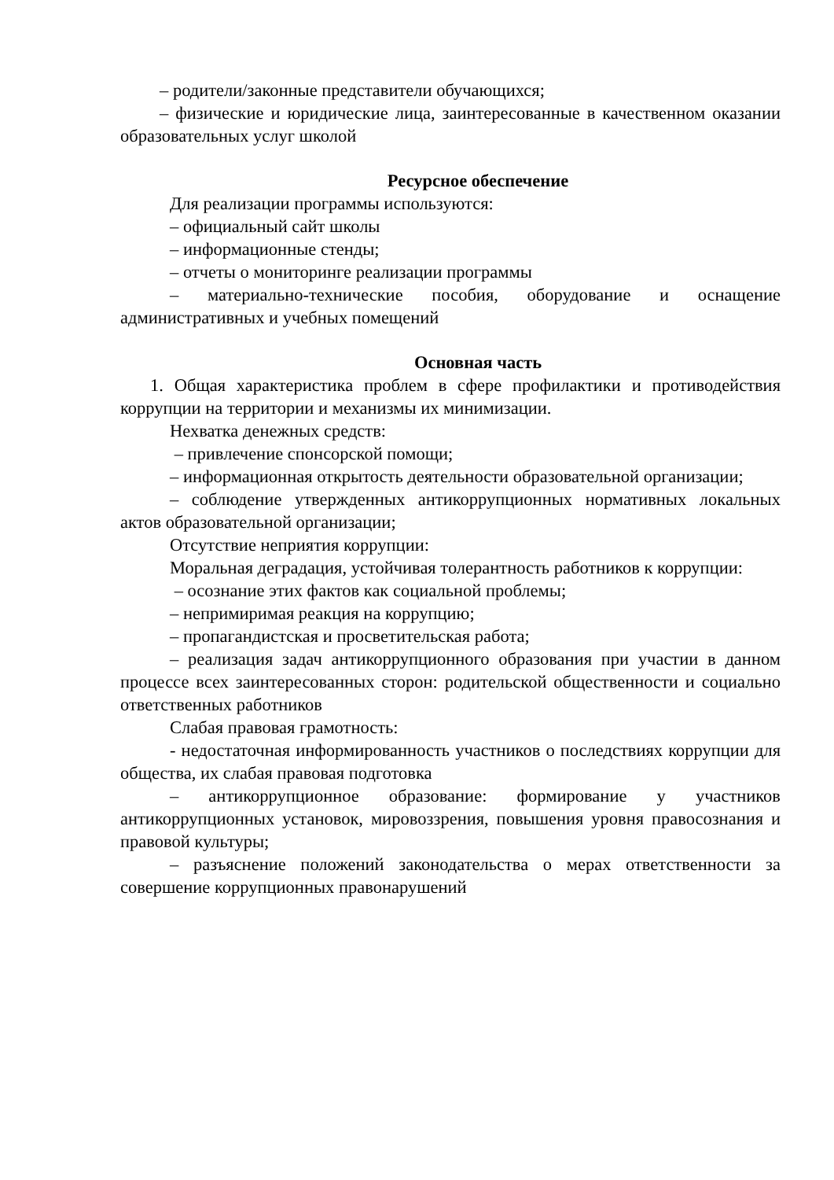– родители/законные представители обучающихся;
– физические и юридические лица, заинтересованные в качественном оказании образовательных услуг школой
Ресурсное обеспечение
Для реализации программы используются:
– официальный сайт школы
– информационные стенды;
– отчеты о мониторинге реализации программы
– материально-технические пособия, оборудование и оснащение административных и учебных помещений
Основная часть
1. Общая характеристика проблем в сфере профилактики и противодействия коррупции на территории и механизмы их минимизации.
Нехватка денежных средств:
– привлечение спонсорской помощи;
– информационная открытость деятельности образовательной организации;
– соблюдение утвержденных антикоррупционных нормативных локальных актов образовательной организации;
Отсутствие неприятия коррупции:
Моральная деградация, устойчивая толерантность работников к коррупции:
– осознание этих фактов как социальной проблемы;
– непримиримая реакция на коррупцию;
– пропагандистская и просветительская работа;
– реализация задач антикоррупционного образования при участии в данном процессе всех заинтересованных сторон: родительской общественности и социально ответственных работников
Слабая правовая грамотность:
- недостаточная информированность участников о последствиях коррупции для общества, их слабая правовая подготовка
– антикоррупционное образование: формирование у участников антикоррупционных установок, мировоззрения, повышения уровня правосознания и правовой культуры;
– разъяснение положений законодательства о мерах ответственности за совершение коррупционных правонарушений